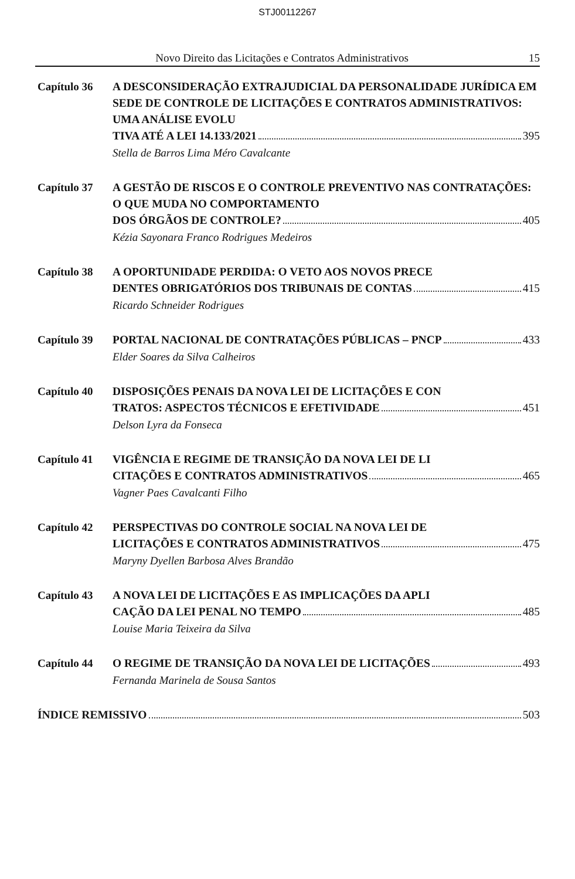STJ00112267
Novo Direito das Licitações e Contratos Administrativos 15
Capítulo 36 A DESCONSIDERAÇÃO EXTRAJUDICIAL DA PERSONALI­DADE JURÍDICA EM SEDE DE CONTROLE DE LICITAÇÕES E CONTRATOS ADMINISTRATIVOS: UMA ANÁLISE EVOLU­
TIVA ATÉ A LEI 14.133/2021 395
Stella de Barros Lima Méro Cavalcante
Capítulo 37 A GESTÃO DE RISCOS E O CONTROLE PREVENTIVO NAS CONTRATAÇÕES: O QUE MUDA NO COMPORTAMENTO
DOS ÓRGÃOS DE CONTROLE? 405
Kézia Sayonara Franco Rodrigues Medeiros
Capítulo 38 A OPORTUNIDADE PERDIDA: O VETO AOS NOVOS PRECE­
DENTES OBRIGATÓRIOS DOS TRIBUNAIS DE CONTAS 415
Ricardo Schneider Rodrigues
Capítulo 39 PORTAL NACIONAL DE CONTRATAÇÕES PÚBLICAS – PNCP 433
Elder Soares da Silva Calheiros
Capítulo 40 DISPOSIÇÕES PENAIS DA NOVA LEI DE LICITAÇÕES E CON­
TRATOS: ASPECTOS TÉCNICOS E EFETIVIDADE 451
Delson Lyra da Fonseca
Capítulo 41 VIGÊNCIA E REGIME DE TRANSIÇÃO DA NOVA LEI DE LI­
CITAÇÕES E CONTRATOS ADMINISTRATIVOS 465
Vagner Paes Cavalcanti Filho
Capítulo 42 PERSPECTIVAS DO CONTROLE SOCIAL NA NOVA LEI DE
LICITAÇÕES E CONTRATOS ADMINISTRATIVOS 475
Maryny Dyellen Barbosa Alves Brandão
Capítulo 43 A NOVA LEI DE LICITAÇÕES E AS IMPLICAÇÕES DA APLI­
CAÇÃO DA LEI PENAL NO TEMPO 485
Louise Maria Teixeira da Silva
Capítulo 44 O REGIME DE TRANSIÇÃO DA NOVA LEI DE LICITAÇÕES 493
Fernanda Marinela de Sousa Santos
ÍNDICE REMISSIVO 503